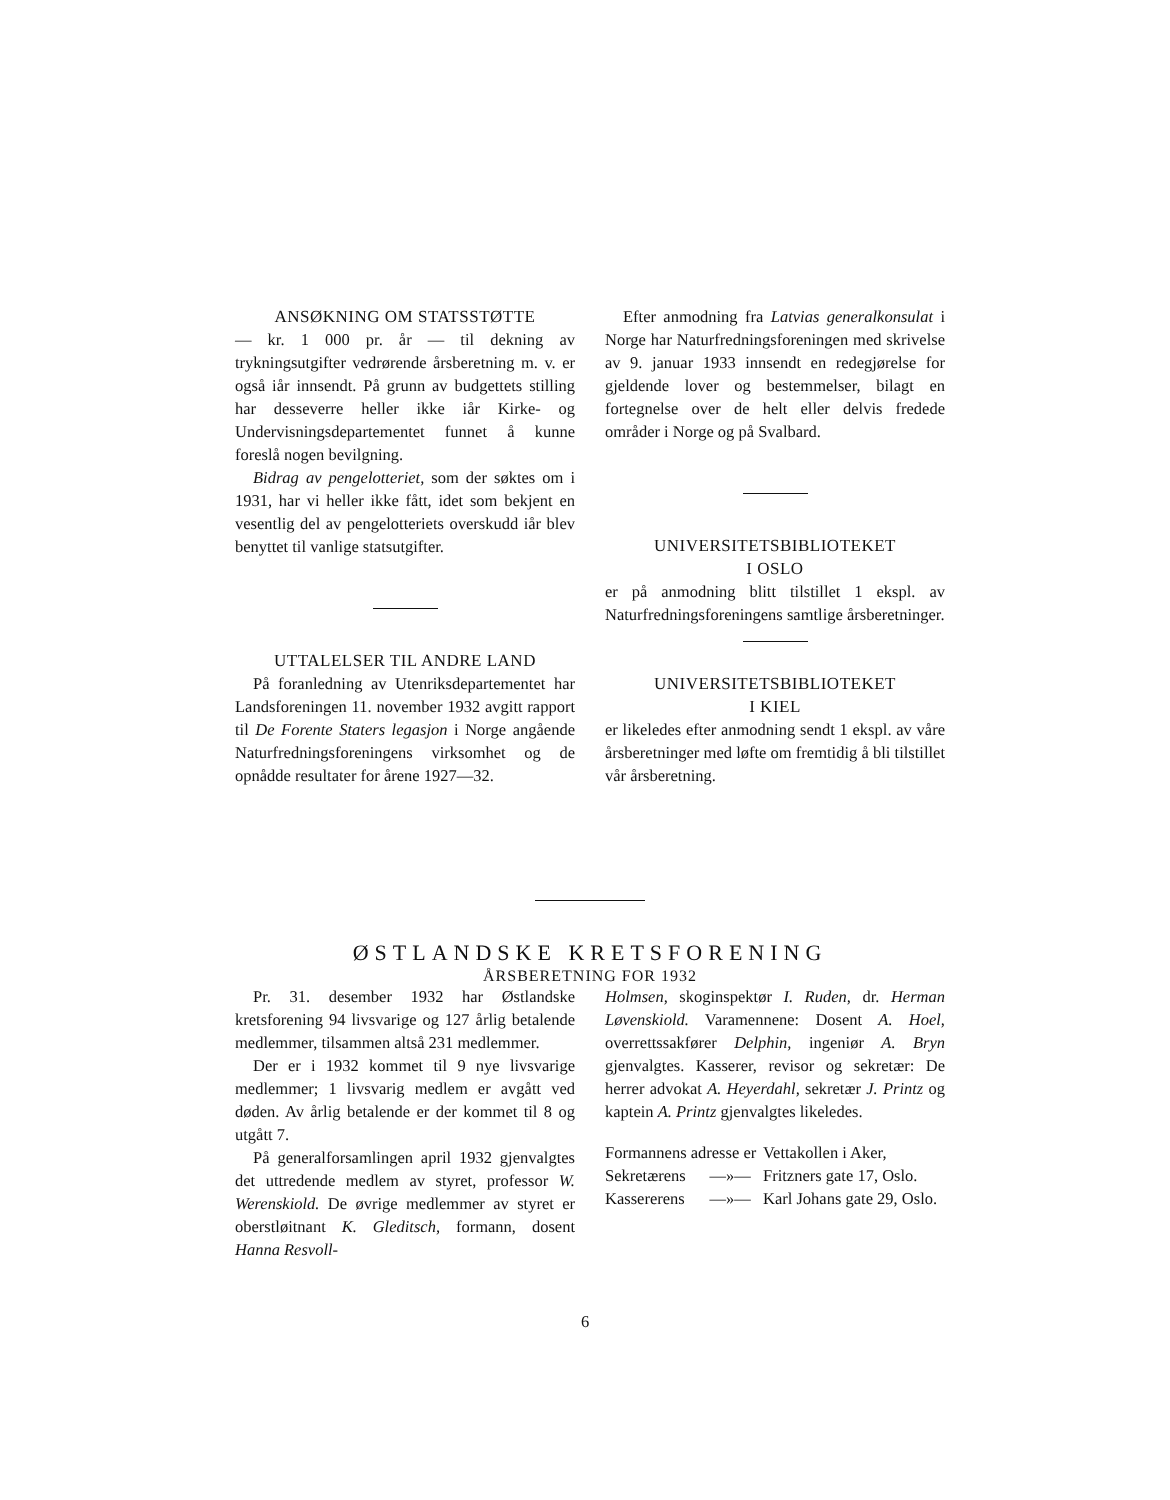ANSØKNING OM STATSSTØTTE
— kr. 1 000 pr. år — til dekning av trykningsutgifter vedrørende årsberetning m. v. er også iår innsendt. På grunn av budgettets stilling har desseverre heller ikke iår Kirke- og Undervisningsdepartementet funnet å kunne foreslå nogen bevilgning.
Bidrag av pengelotteriet, som der søktes om i 1931, har vi heller ikke fått, idet som bekjent en vesentlig del av pengelotteriets overskudd iår blev benyttet til vanlige statsutgifter.
UTTALELSER TIL ANDRE LAND
På foranledning av Utenriksdepartementet har Landsforeningen 11. november 1932 avgitt rapport til De Forente Staters legasjon i Norge angående Naturfredningsforeningens virksomhet og de opnådde resultater for årene 1927—32.
Efter anmodning fra Latvias generalkonsulat i Norge har Naturfredningsforeningen med skrivelse av 9. januar 1933 innsendt en redegjørelse for gjeldende lover og bestemmelser, bilagt en fortegnelse over de helt eller delvis fredede områder i Norge og på Svalbard.
UNIVERSITETSBIBLIOTEKET
I OSLO
er på anmodning blitt tilstillet 1 ekspl. av Naturfredningsforeningens samtlige årsberetninger.
UNIVERSITETSBIBLIOTEKET
I KIEL
er likeledes efter anmodning sendt 1 ekspl. av våre årsberetninger med løfte om fremtidig å bli tilstillet vår årsberetning.
ØSTLANDSKE KRETSFORENING
ÅRSBERETNING FOR 1932
Pr. 31. desember 1932 har Østlandske kretsforening 94 livsvarige og 127 årlig betalende medlemmer, tilsammen altså 231 medlemmer.
Der er i 1932 kommet til 9 nye livsvarige medlemmer; 1 livsvarig medlem er avgått ved døden. Av årlig betalende er der kommet til 8 og utgått 7.
På generalforsamlingen april 1932 gjenvalgtes det uttredende medlem av styret, professor W. Werenskiold. De øvrige medlemmer av styret er oberstløitnant K. Gleditsch, formann, dosent Hanna Resvoll-
Holmsen, skoginspektør I. Ruden, dr. Herman Løvenskiold. Varamennene: Dosent A. Hoel, overrettssakfører Delphin, ingeniør A. Bryn gjenvalgtes. Kasserer, revisor og sekretær: De herrer advokat A. Heyerdahl, sekretær J. Printz og kaptein A. Printz gjenvalgtes likeledes.
| Formannens adresse er | | Vettakollen i Aker, |
| Sekretærens | —»— | Fritzners gate 17, Oslo. |
| Kassererens | —»— | Karl Johans gate 29, Oslo. |
6